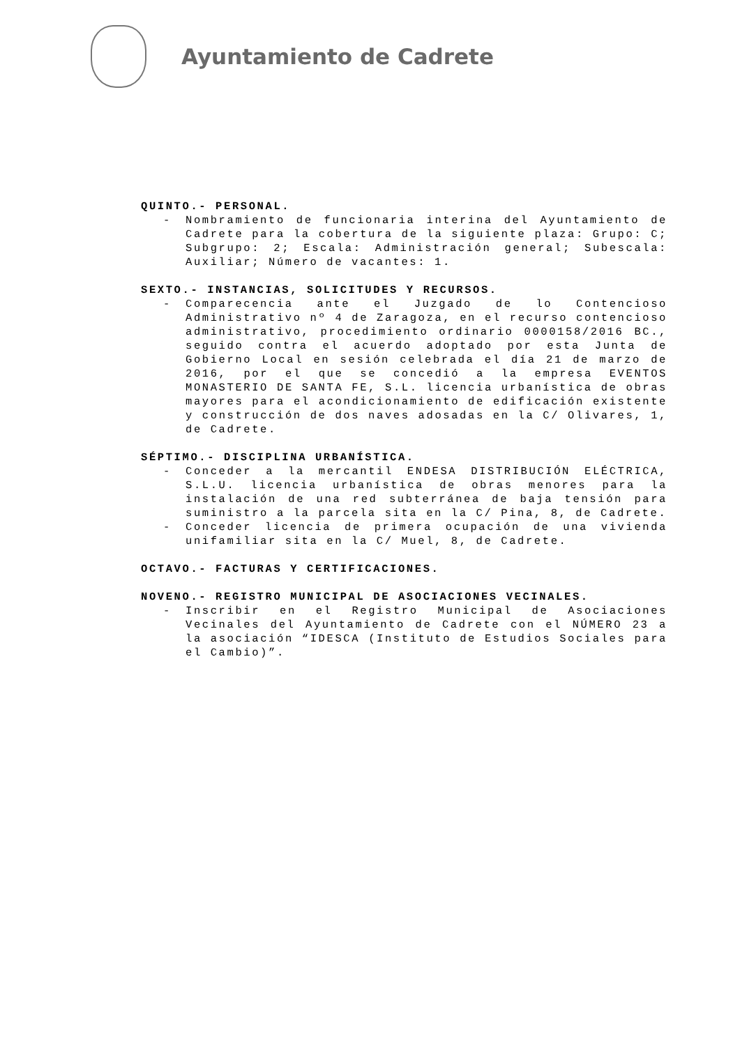Ayuntamiento de Cadrete
QUINTO.- PERSONAL.
- Nombramiento de funcionaria interina del Ayuntamiento de Cadrete para la cobertura de la siguiente plaza: Grupo: C; Subgrupo: 2; Escala: Administración general; Subescala: Auxiliar; Número de vacantes: 1.
SEXTO.- INSTANCIAS, SOLICITUDES Y RECURSOS.
- Comparecencia ante el Juzgado de lo Contencioso Administrativo nº 4 de Zaragoza, en el recurso contencioso administrativo, procedimiento ordinario 0000158/2016 BC., seguido contra el acuerdo adoptado por esta Junta de Gobierno Local en sesión celebrada el día 21 de marzo de 2016, por el que se concedió a la empresa EVENTOS MONASTERIO DE SANTA FE, S.L. licencia urbanística de obras mayores para el acondicionamiento de edificación existente y construcción de dos naves adosadas en la C/ Olivares, 1, de Cadrete.
SÉPTIMO.- DISCIPLINA URBANÍSTICA.
- Conceder a la mercantil ENDESA DISTRIBUCIÓN ELÉCTRICA, S.L.U. licencia urbanística de obras menores para la instalación de una red subterránea de baja tensión para suministro a la parcela sita en la C/ Pina, 8, de Cadrete.
- Conceder licencia de primera ocupación de una vivienda unifamiliar sita en la C/ Muel, 8, de Cadrete.
OCTAVO.- FACTURAS Y CERTIFICACIONES.
NOVENO.- REGISTRO MUNICIPAL DE ASOCIACIONES VECINALES.
- Inscribir en el Registro Municipal de Asociaciones Vecinales del Ayuntamiento de Cadrete con el NÚMERO 23 a la asociación “IDESCA (Instituto de Estudios Sociales para el Cambio)”.